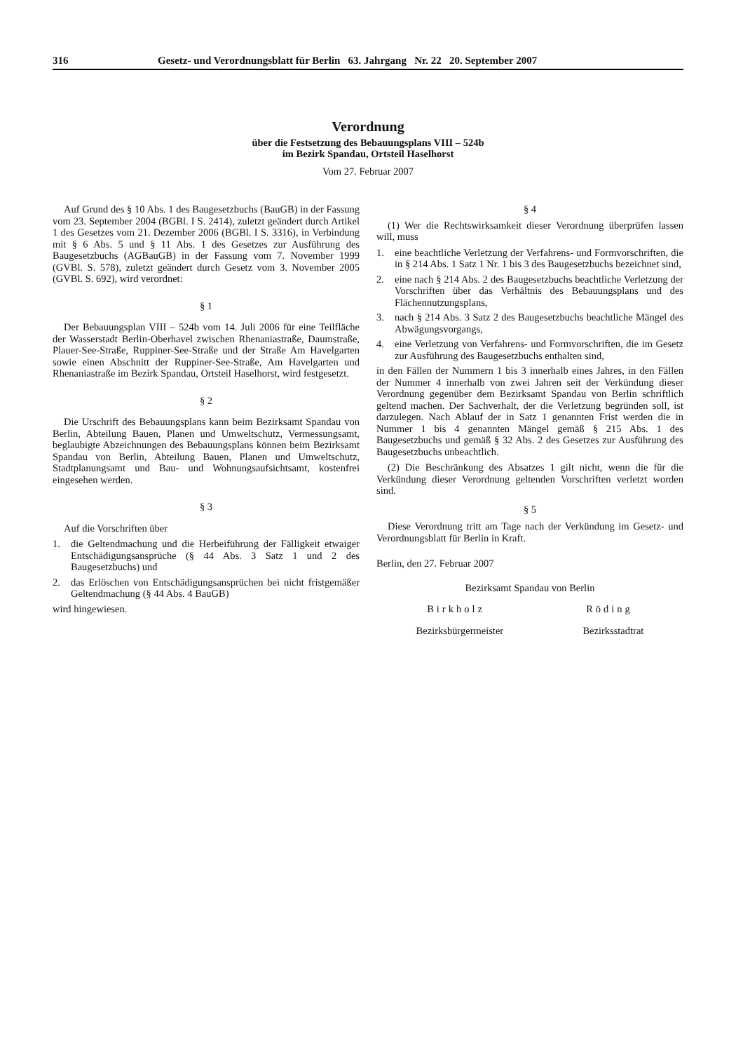316 Gesetz- und Verordnungsblatt für Berlin 63. Jahrgang Nr. 22 20. September 2007
Verordnung
über die Festsetzung des Bebauungsplans VIII – 524b
im Bezirk Spandau, Ortsteil Haselhorst
Vom 27. Februar 2007
Auf Grund des § 10 Abs. 1 des Baugesetzbuchs (BauGB) in der Fassung vom 23. September 2004 (BGBl. I S. 2414), zuletzt geändert durch Artikel 1 des Gesetzes vom 21. Dezember 2006 (BGBl. I S. 3316), in Verbindung mit § 6 Abs. 5 und § 11 Abs. 1 des Gesetzes zur Ausführung des Baugesetzbuchs (AGBauGB) in der Fassung vom 7. November 1999 (GVBl. S. 578), zuletzt geändert durch Gesetz vom 3. November 2005 (GVBl. S. 692), wird verordnet:
§ 1
Der Bebauungsplan VIII – 524b vom 14. Juli 2006 für eine Teilfläche der Wasserstadt Berlin-Oberhavel zwischen Rhenaniastraße, Daumstraße, Plauer-See-Straße, Ruppiner-See-Straße und der Straße Am Havelgarten sowie einen Abschnitt der Ruppiner-See-Straße, Am Havelgarten und Rhenaniastraße im Bezirk Spandau, Ortsteil Haselhorst, wird festgesetzt.
§ 2
Die Urschrift des Bebauungsplans kann beim Bezirksamt Spandau von Berlin, Abteilung Bauen, Planen und Umweltschutz, Vermessungsamt, beglaubigte Abzeichnungen des Bebauungsplans können beim Bezirksamt Spandau von Berlin, Abteilung Bauen, Planen und Umweltschutz, Stadtplanungsamt und Bau- und Wohnungsaufsichtsamt, kostenfrei eingesehen werden.
§ 3
Auf die Vorschriften über
1. die Geltendmachung und die Herbeiführung der Fälligkeit etwaiger Entschädigungsansprüche (§ 44 Abs. 3 Satz 1 und 2 des Baugesetzbuchs) und
2. das Erlöschen von Entschädigungsansprüchen bei nicht fristgemäßer Geltendmachung (§ 44 Abs. 4 BauGB)
wird hingewiesen.
§ 4
(1) Wer die Rechtswirksamkeit dieser Verordnung überprüfen lassen will, muss
1. eine beachtliche Verletzung der Verfahrens- und Formvorschriften, die in § 214 Abs. 1 Satz 1 Nr. 1 bis 3 des Baugesetzbuchs bezeichnet sind,
2. eine nach § 214 Abs. 2 des Baugesetzbuchs beachtliche Verletzung der Vorschriften über das Verhältnis des Bebauungsplans und des Flächennutzungsplans,
3. nach § 214 Abs. 3 Satz 2 des Baugesetzbuchs beachtliche Mängel des Abwägungsvorgangs,
4. eine Verletzung von Verfahrens- und Formvorschriften, die im Gesetz zur Ausführung des Baugesetzbuchs enthalten sind,
in den Fällen der Nummern 1 bis 3 innerhalb eines Jahres, in den Fällen der Nummer 4 innerhalb von zwei Jahren seit der Verkündung dieser Verordnung gegenüber dem Bezirksamt Spandau von Berlin schriftlich geltend machen. Der Sachverhalt, der die Verletzung begründen soll, ist darzulegen. Nach Ablauf der in Satz 1 genannten Frist werden die in Nummer 1 bis 4 genannten Mängel gemäß § 215 Abs. 1 des Baugesetzbuchs und gemäß § 32 Abs. 2 des Gesetzes zur Ausführung des Baugesetzbuchs unbeachtlich.
(2) Die Beschränkung des Absatzes 1 gilt nicht, wenn die für die Verkündung dieser Verordnung geltenden Vorschriften verletzt worden sind.
§ 5
Diese Verordnung tritt am Tage nach der Verkündung im Gesetz- und Verordnungsblatt für Berlin in Kraft.
Berlin, den 27. Februar 2007
Bezirksamt Spandau von Berlin
Birkholz Röding
Bezirksbürgermeister Bezirksstadtrat